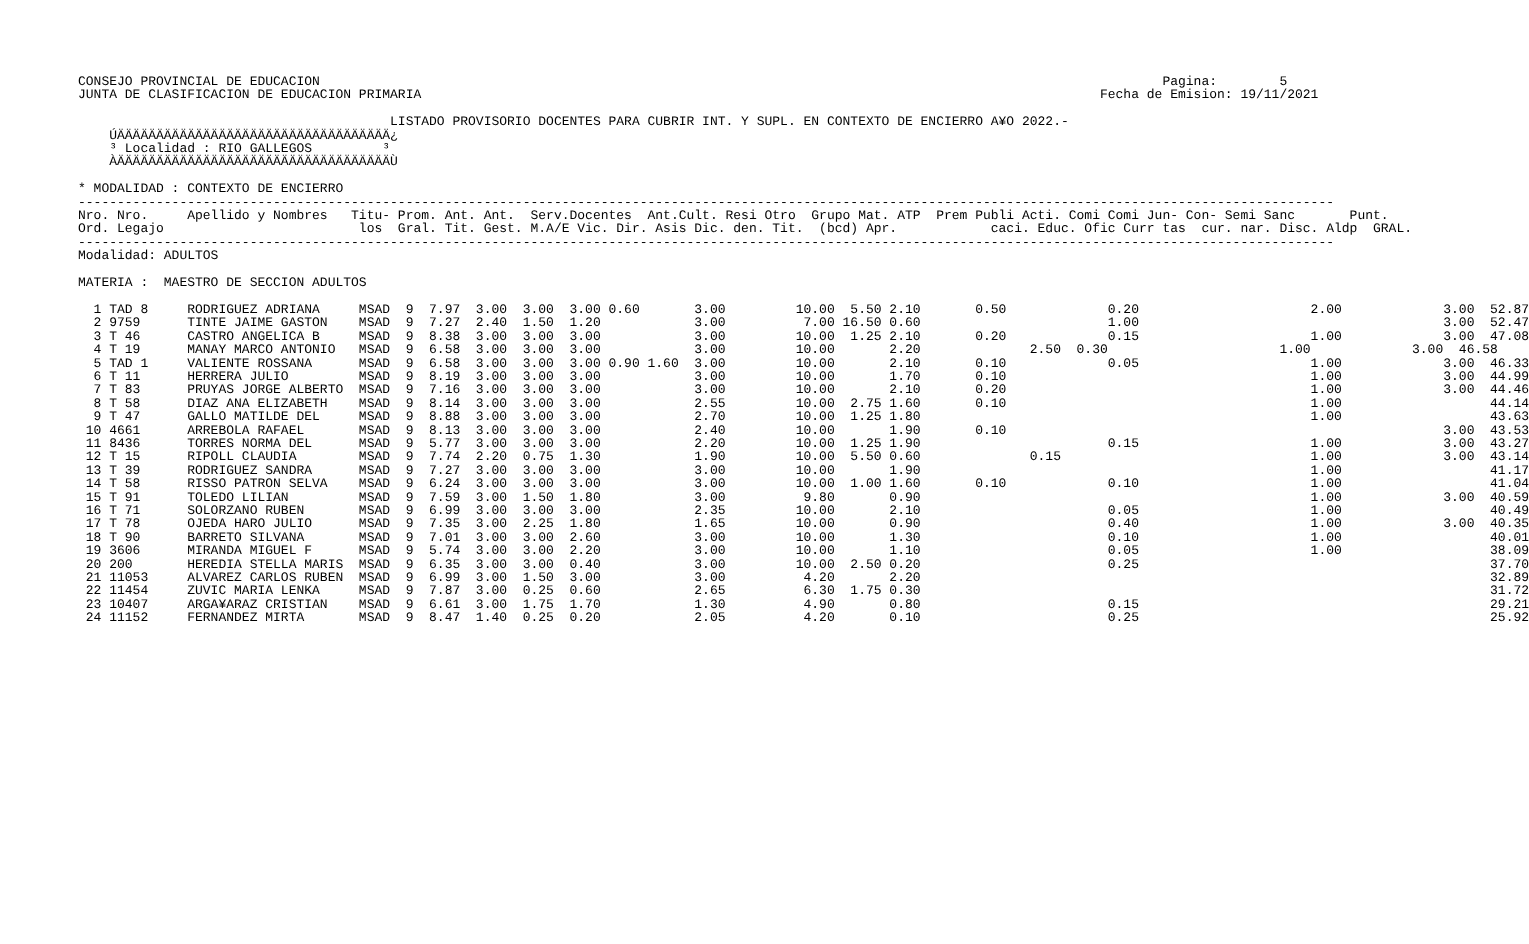CONSEJO PROVINCIAL DE EDUCACION                                                                                                            Pagina:        5
JUNTA DE CLASIFICACION DE EDUCACION PRIMARIA                                                                                       Fecha de Emision: 19/11/2021

                                        LISTADO PROVISORIO DOCENTES PARA CUBRIR INT. Y SUPL. EN CONTEXTO DE ENCIERRO A¥O 2022.-
    ÚÄÄÄÄÄÄÄÄÄÄÄÄÄÄÄÄÄÄÄÄÄÄÄÄÄÄÄÄÄÄÄÄÄÄÄ¿
    ³ Localidad : RIO GALLEGOS         ³
    ÀÄÄÄÄÄÄÄÄÄÄÄÄÄÄÄÄÄÄÄÄÄÄÄÄÄÄÄÄÄÄÄÄÄÄÄÙ

* MODALIDAD : CONTEXTO DE ENCIERRO
-----------------------------------------------------------------------------------------------------------------------------------------------------------------
Nro. Nro.     Apellido y Nombres   Titu- Prom. Ant. Ant.  Serv.Docentes  Ant.Cult. Resi Otro  Grupo Mat. ATP  Prem Publi Acti. Comi Comi Jun- Con- Semi Sanc       Punt.
Ord. Legajo                         los  Gral. Tit. Gest. M.A/E Vic. Dir. Asis Dic. den. Tit.  (bcd) Apr.            caci. Educ. Ofic Curr tas  cur. nar. Disc. Aldp  GRAL.
-----------------------------------------------------------------------------------------------------------------------------------------------------------------
Modalidad: ADULTOS

MATERIA :  MAESTRO DE SECCION ADULTOS

  1 TAD 8     RODRIGUEZ ADRIANA     MSAD  9  7.97  3.00  3.00  3.00 0.60       3.00         10.00  5.50 2.10       0.50             0.20                      2.00             3.00  52.87
  2 9759      TINTE JAIME GASTON    MSAD  9  7.27  2.40  1.50  1.20            3.00          7.00 16.50 0.60                        1.00                                       3.00  52.47
  3 T 46      CASTRO ANGELICA B     MSAD  9  8.38  3.00  3.00  3.00            3.00         10.00  1.25 2.10       0.20             0.15                      1.00             3.00  47.08
  4 T 19      MANAY MARCO ANTONIO   MSAD  9  6.58  3.00  3.00  3.00            3.00         10.00       2.20              2.50  0.30                      1.00             3.00  46.58
  5 TAD 1     VALIENTE ROSSANA      MSAD  9  6.58  3.00  3.00  3.00 0.90 1.60  3.00         10.00       2.10       0.10             0.05                      1.00             3.00  46.33
  6 T 11      HERRERA JULIO         MSAD  9  8.19  3.00  3.00  3.00            3.00         10.00       1.70       0.10                                       1.00             3.00  44.99
  7 T 83      PRUYAS JORGE ALBERTO  MSAD  9  7.16  3.00  3.00  3.00            3.00         10.00       2.10       0.20                                       1.00             3.00  44.46
  8 T 58      DIAZ ANA ELIZABETH    MSAD  9  8.14  3.00  3.00  3.00            2.55         10.00  2.75 1.60       0.10                                       1.00                   44.14
  9 T 47      GALLO MATILDE DEL     MSAD  9  8.88  3.00  3.00  3.00            2.70         10.00  1.25 1.80                                                  1.00                   43.63
 10 4661      ARREBOLA RAFAEL       MSAD  9  8.13  3.00  3.00  3.00            2.40         10.00       1.90       0.10                                                        3.00  43.53
 11 8436      TORRES NORMA DEL      MSAD  9  5.77  3.00  3.00  3.00            2.20         10.00  1.25 1.90                        0.15                      1.00             3.00  43.27
 12 T 15      RIPOLL CLAUDIA        MSAD  9  7.74  2.20  0.75  1.30            1.90         10.00  5.50 0.60              0.15                                1.00             3.00  43.14
 13 T 39      RODRIGUEZ SANDRA      MSAD  9  7.27  3.00  3.00  3.00            3.00         10.00       1.90                                                  1.00                   41.17
 14 T 58      RISSO PATRON SELVA    MSAD  9  6.24  3.00  3.00  3.00            3.00         10.00  1.00 1.60       0.10             0.10                      1.00                   41.04
 15 T 91      TOLEDO LILIAN         MSAD  9  7.59  3.00  1.50  1.80            3.00          9.80       0.90                                                  1.00             3.00  40.59
 16 T 71      SOLORZANO RUBEN       MSAD  9  6.99  3.00  3.00  3.00            2.35         10.00       2.10                        0.05                      1.00                   40.49
 17 T 78      OJEDA HARO JULIO      MSAD  9  7.35  3.00  2.25  1.80            1.65         10.00       0.90                        0.40                      1.00             3.00  40.35
 18 T 90      BARRETO SILVANA       MSAD  9  7.01  3.00  3.00  2.60            3.00         10.00       1.30                        0.10                      1.00                   40.01
 19 3606      MIRANDA MIGUEL F      MSAD  9  5.74  3.00  3.00  2.20            3.00         10.00       1.10                        0.05                      1.00                   38.09
 20 200       HEREDIA STELLA MARIS  MSAD  9  6.35  3.00  3.00  0.40            3.00         10.00  2.50 0.20                        0.25                                             37.70
 21 11053     ALVAREZ CARLOS RUBEN  MSAD  9  6.99  3.00  1.50  3.00            3.00          4.20       2.20                                                                         32.89
 22 11454     ZUVIC MARIA LENKA     MSAD  9  7.87  3.00  0.25  0.60            2.65          6.30  1.75 0.30                                                                         31.72
 23 10407     ARGA¥ARAZ CRISTIAN    MSAD  9  6.61  3.00  1.75  1.70            1.30          4.90       0.80                        0.15                                             29.21
 24 11152     FERNANDEZ MIRTA       MSAD  9  8.47  1.40  0.25  0.20            2.05          4.20       0.10                        0.25                                             25.92